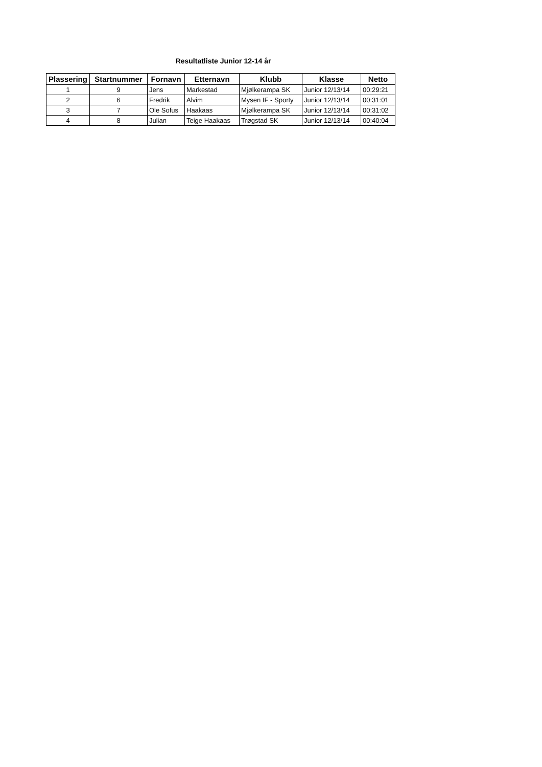Resultatliste Junior 12-14 år
| Plassering | Startnummer | Fornavn | Etternavn | Klubb | Klasse | Netto |
| --- | --- | --- | --- | --- | --- | --- |
| 1 | 9 | Jens | Markestad | Mjølkerampa SK | Junior 12/13/14 | 00:29:21 |
| 2 | 6 | Fredrik | Alvim | Mysen IF - Sporty | Junior 12/13/14 | 00:31:01 |
| 3 | 7 | Ole Sofus | Haakaas | Mjølkerampa SK | Junior 12/13/14 | 00:31:02 |
| 4 | 8 | Julian | Teige Haakaas | Trøgstad SK | Junior 12/13/14 | 00:40:04 |